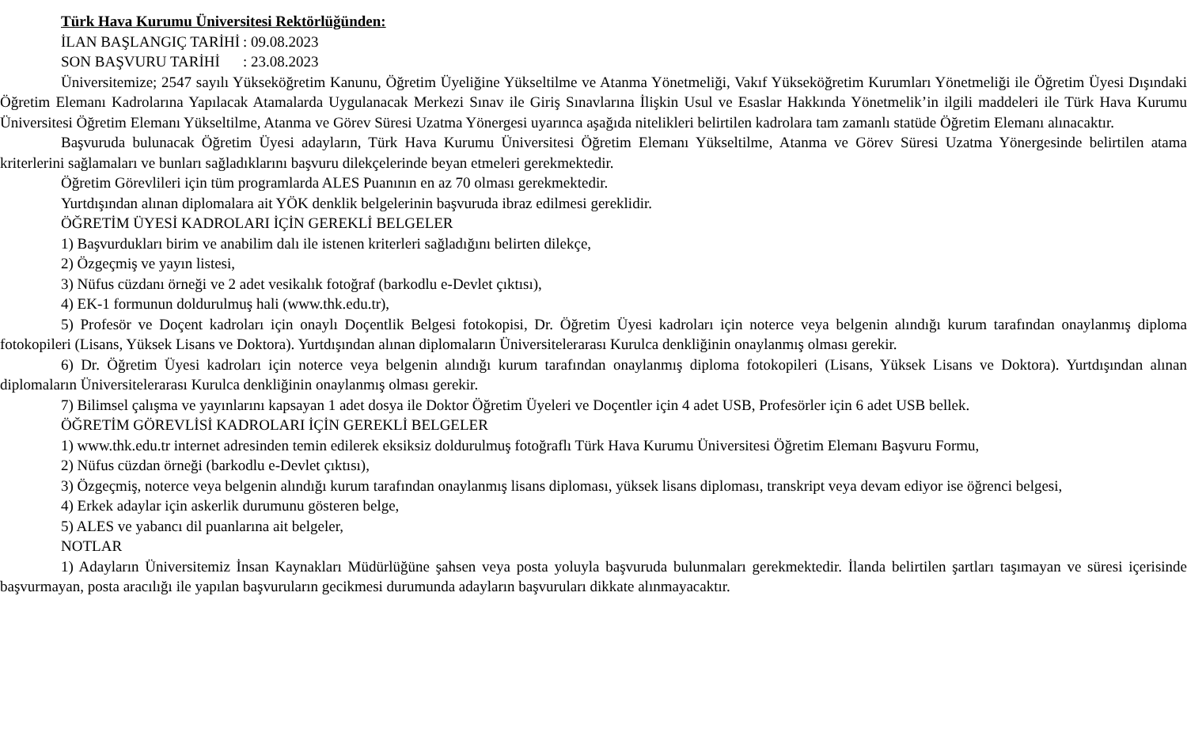Türk Hava Kurumu Üniversitesi Rektörlüğünden:
İLAN BAŞLANGIÇ TARİHİ: 09.08.2023
SON BAŞVURU TARİHİ: 23.08.2023
Üniversitemize; 2547 sayılı Yükseköğretim Kanunu, Öğretim Üyeliğine Yükseltilme ve Atanma Yönetmeliği, Vakıf Yükseköğretim Kurumları Yönetmeliği ile Öğretim Üyesi Dışındaki Öğretim Elemanı Kadrolarına Yapılacak Atamalarda Uygulanacak Merkezi Sınav ile Giriş Sınavlarına İlişkin Usul ve Esaslar Hakkında Yönetmelik’in ilgili maddeleri ile Türk Hava Kurumu Üniversitesi Öğretim Elemanı Yükseltilme, Atanma ve Görev Süresi Uzatma Yönergesi uyarınca aşağıda nitelikleri belirtilen kadrolara tam zamanlı statüde Öğretim Elemanı alınacaktır.
Başvuruda bulunacak Öğretim Üyesi adayların, Türk Hava Kurumu Üniversitesi Öğretim Elemanı Yükseltilme, Atanma ve Görev Süresi Uzatma Yönergesinde belirtilen atama kriterlerini sağlamaları ve bunları sağladıklarını başvuru dilekçelerinde beyan etmeleri gerekmektedir.
Öğretim Görevlileri için tüm programlarda ALES Puanının en az 70 olması gerekmektedir.
Yurtdışından alınan diplomalara ait YÖK denklik belgelerinin başvuruda ibraz edilmesi gereklidir.
ÖĞRETİM ÜYESİ KADROLARI İÇİN GEREKLİ BELGELER
1) Başvurdukları birim ve anabilim dalı ile istenen kriterleri sağladığını belirten dilekçe,
2) Özgeçmiş ve yayın listesi,
3) Nüfus cüzdanı örneği ve 2 adet vesikalık fotoğraf (barkodlu e-Devlet çıktısı),
4) EK-1 formunun doldurulmuş hali (www.thk.edu.tr),
5) Profesör ve Doçent kadroları için onaylı Doçentlik Belgesi fotokopisi, Dr. Öğretim Üyesi kadroları için noterce veya belgenin alındığı kurum tarafından onaylanmış diploma fotokopileri (Lisans, Yüksek Lisans ve Doktora). Yurtdışından alınan diplomaların Üniversitelerarası Kurulca denkliğinin onaylanmış olması gerekir.
6) Dr. Öğretim Üyesi kadroları için noterce veya belgenin alındığı kurum tarafından onaylanmış diploma fotokopileri (Lisans, Yüksek Lisans ve Doktora). Yurtdışından alınan diplomaların Üniversitelerarası Kurulca denkliğinin onaylanmış olması gerekir.
7) Bilimsel çalışma ve yayınlarını kapsayan 1 adet dosya ile Doktor Öğretim Üyeleri ve Doçentler için 4 adet USB, Profesörler için 6 adet USB bellek.
ÖĞRETİM GÖREVLİSİ KADROLARI İÇİN GEREKLİ BELGELER
1) www.thk.edu.tr internet adresinden temin edilerek eksiksiz doldurulmuş fotoğraflı Türk Hava Kurumu Üniversitesi Öğretim Elemanı Başvuru Formu,
2) Nüfus cüzdan örneği (barkodlu e-Devlet çıktısı),
3) Özgeçmiş, noterce veya belgenin alındığı kurum tarafından onaylanmış lisans diploması, yüksek lisans diploması, transkript veya devam ediyor ise öğrenci belgesi,
4) Erkek adaylar için askerlik durumunu gösteren belge,
5) ALES ve yabancı dil puanlarına ait belgeler,
NOTLAR
1) Adayların Üniversitemiz İnsan Kaynakları Müdürlüğüne şahsen veya posta yoluyla başvuruda bulunmaları gerekmektedir. İlanda belirtilen şartları taşımayan ve süresi içerisinde başvurmayan, posta aracılığı ile yapılan başvuruların gecikmesi durumunda adayların başvuruları dikkate alınmayacaktır.